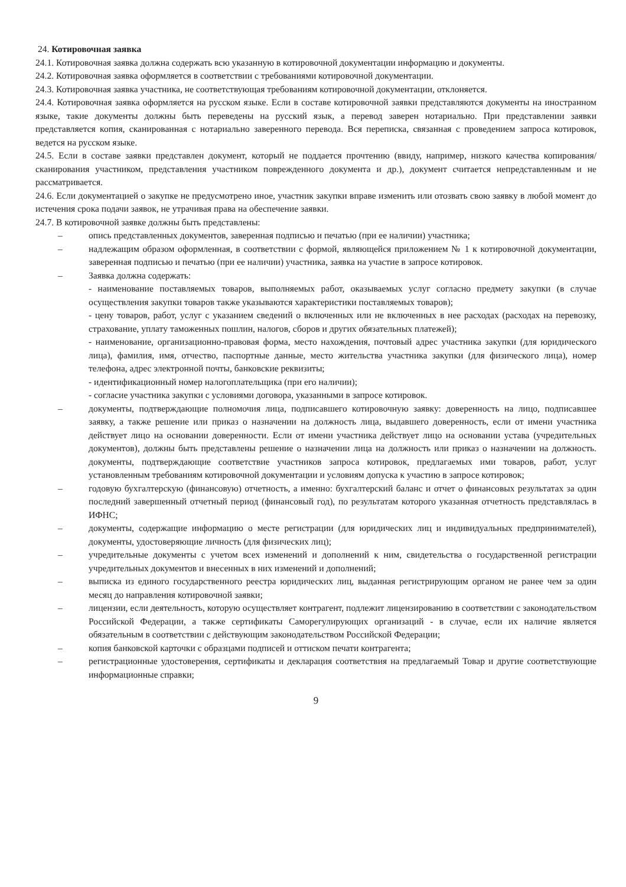24. Котировочная заявка
24.1. Котировочная заявка должна содержать всю указанную в котировочной документации информацию и документы.
24.2. Котировочная заявка оформляется в соответствии с требованиями котировочной документации.
24.3. Котировочная заявка участника, не соответствующая требованиям котировочной документации, отклоняется.
24.4. Котировочная заявка оформляется на русском языке. Если в составе котировочной заявки представляются документы на иностранном языке, такие документы должны быть переведены на русский язык, а перевод заверен нотариально. При представлении заявки представляется копия, сканированная с нотариально заверенного перевода. Вся переписка, связанная с проведением запроса котировок, ведется на русском языке.
24.5. Если в составе заявки представлен документ, который не поддается прочтению (ввиду, например, низкого качества копирования/сканирования участником, представления участником поврежденного документа и др.), документ считается непредставленным и не рассматривается.
24.6. Если документацией о закупке не предусмотрено иное, участник закупки вправе изменить или отозвать свою заявку в любой момент до истечения срока подачи заявок, не утрачивая права на обеспечение заявки.
24.7. В котировочной заявке должны быть представлены:
– опись представленных документов, заверенная подписью и печатью (при ее наличии) участника;
– надлежащим образом оформленная, в соответствии с формой, являющейся приложением № 1 к котировочной документации, заверенная подписью и печатью (при ее наличии) участника, заявка на участие в запросе котировок.
– Заявка должна содержать:
- наименование поставляемых товаров, выполняемых работ, оказываемых услуг согласно предмету закупки (в случае осуществления закупки товаров также указываются характеристики поставляемых товаров);
- цену товаров, работ, услуг с указанием сведений о включенных или не включенных в нее расходах (расходах на перевозку, страхование, уплату таможенных пошлин, налогов, сборов и других обязательных платежей);
- наименование, организационно-правовая форма, место нахождения, почтовый адрес участника закупки (для юридического лица), фамилия, имя, отчество, паспортные данные, место жительства участника закупки (для физического лица), номер телефона, адрес электронной почты, банковские реквизиты;
- идентификационный номер налогоплательщика (при его наличии);
- согласие участника закупки с условиями договора, указанными в запросе котировок.
– документы, подтверждающие полномочия лица, подписавшего котировочную заявку: доверенность на лицо, подписавшее заявку, а также решение или приказ о назначении на должность лица, выдавшего доверенность, если от имени участника действует лицо на основании доверенности. Если от имени участника действует лицо на основании устава (учредительных документов), должны быть представлены решение о назначении лица на должность или приказ о назначении на должность. документы, подтверждающие соответствие участников запроса котировок, предлагаемых ими товаров, работ, услуг установленным требованиям котировочной документации и условиям допуска к участию в запросе котировок;
– годовую бухгалтерскую (финансовую) отчетность, а именно: бухгалтерский баланс и отчет о финансовых результатах за один последний завершенный отчетный период (финансовый год), по результатам которого указанная отчетность представлялась в ИФНС;
– документы, содержащие информацию о месте регистрации (для юридических лиц и индивидуальных предпринимателей), документы, удостоверяющие личность (для физических лиц);
– учредительные документы с учетом всех изменений и дополнений к ним, свидетельства о государственной регистрации учредительных документов и внесенных в них изменений и дополнений;
– выписка из единого государственного реестра юридических лиц, выданная регистрирующим органом не ранее чем за один месяц до направления котировочной заявки;
– лицензии, если деятельность, которую осуществляет контрагент, подлежит лицензированию в соответствии с законодательством Российской Федерации, а также сертификаты Саморегулирующих организаций - в случае, если их наличие является обязательным в соответствии с действующим законодательством Российской Федерации;
– копия банковской карточки с образцами подписей и оттиском печати контрагента;
– регистрационные удостоверения, сертификаты и декларация соответствия на предлагаемый Товар и другие соответствующие информационные справки;
9